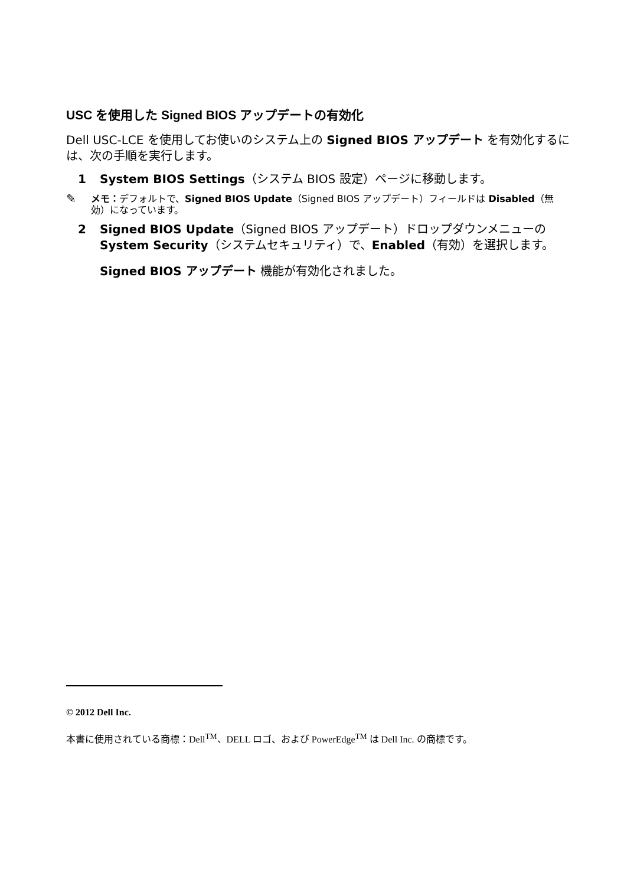USC を使用した Signed BIOS アップデートの有効化
Dell USC-LCE を使用してお使いのシステム上の Signed BIOS アップデート を有効化するには、次の手順を実行します。
1 System BIOS Settings（システム BIOS 設定）ページに移動します。
✎ メモ：デフォルトで、Signed BIOS Update（Signed BIOS アップデート）フィールドは Disabled（無効）になっています。
2 Signed BIOS Update（Signed BIOS アップデート）ドロップダウンメニューの System Security（システムセキュリティ）で、Enabled（有効）を選択します。
Signed BIOS アップデート 機能が有効化されました。
© 2012 Dell Inc.
本書に使用されている商標：Dell<sup>TM</sup>、DELL ロゴ、および PowerEdge<sup>TM</sup> は Dell Inc. の商標です。